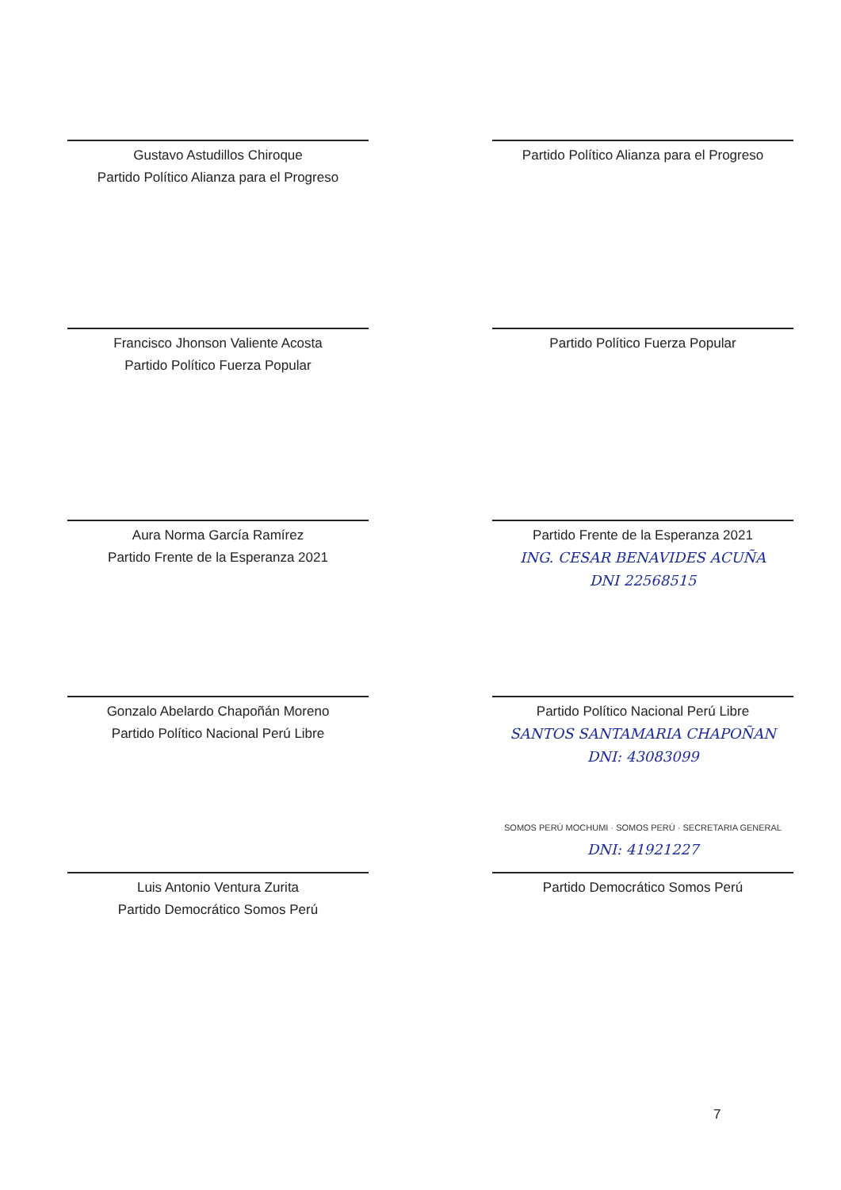Gustavo Astudillos Chiroque
Partido Político Alianza para el Progreso
Partido Político Alianza para el Progreso
Francisco Jhonson Valiente Acosta
Partido Político Fuerza Popular
Partido Político Fuerza Popular
Aura Norma García Ramírez
Partido Frente de la Esperanza 2021
Partido Frente de la Esperanza 2021
ING. CESAR BENAVIDES ACUÑA
DNI 22568515
Gonzalo Abelardo Chapoñán Moreno
Partido Político Nacional Perú Libre
Partido Político Nacional Perú Libre
SANTOS SANTAMARIA CHAPOÑAN
DNI: 43083099
Luis Antonio Ventura Zurita
Partido Democrático Somos Perú
SOMOS PERÚ MOCHUMI · SOMOS PERÚ · SECRETARIA GENERAL DNI: 41921227
Partido Democrático Somos Perú
7